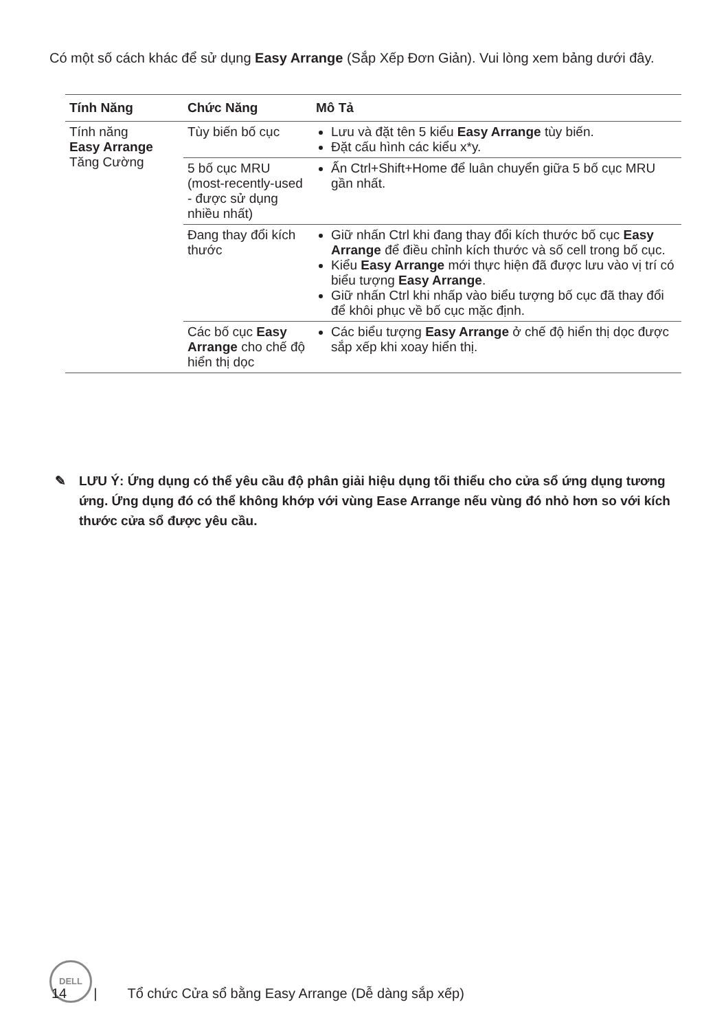Có một số cách khác để sử dụng Easy Arrange (Sắp Xếp Đơn Giản). Vui lòng xem bảng dưới đây.
| Tính Năng | Chức Năng | Mô Tả |
| --- | --- | --- |
| Tính năng Easy Arrange Tăng Cường | Tùy biến bố cục | Lưu và đặt tên 5 kiểu Easy Arrange tùy biến. Đặt cấu hình các kiểu x*y. |
| | 5 bố cục MRU (most-recently-used - được sử dụng nhiều nhất) | Ấn Ctrl+Shift+Home để luân chuyển giữa 5 bố cục MRU gần nhất. |
| | Đang thay đổi kích thước | Giữ nhấn Ctrl khi đang thay đổi kích thước bố cục Easy Arrange để điều chỉnh kích thước và số cell trong bố cục. Kiểu Easy Arrange mới thực hiện đã được lưu vào vị trí có biểu tượng Easy Arrange . Giữ nhấn Ctrl khi nhấp vào biểu tượng bố cục đã thay đổi để khôi phục về bố cục mặc định. |
| | Các bố cục Easy Arrange cho chế độ hiển thị dọc | Các biểu tượng Easy Arrange ở chế độ hiển thị dọc được sắp xếp khi xoay hiển thị. |
✎ LƯU Ý: Ứng dụng có thể yêu cầu độ phân giải hiệu dụng tối thiểu cho cửa sổ ứng dụng tương ứng. Ứng dụng đó có thể không khớp với vùng Ease Arrange nếu vùng đó nhỏ hơn so với kích thước cửa sổ được yêu cầu.
DELL
14 | Tổ chức Cửa sổ bằng Easy Arrange (Dễ dàng sắp xếp)